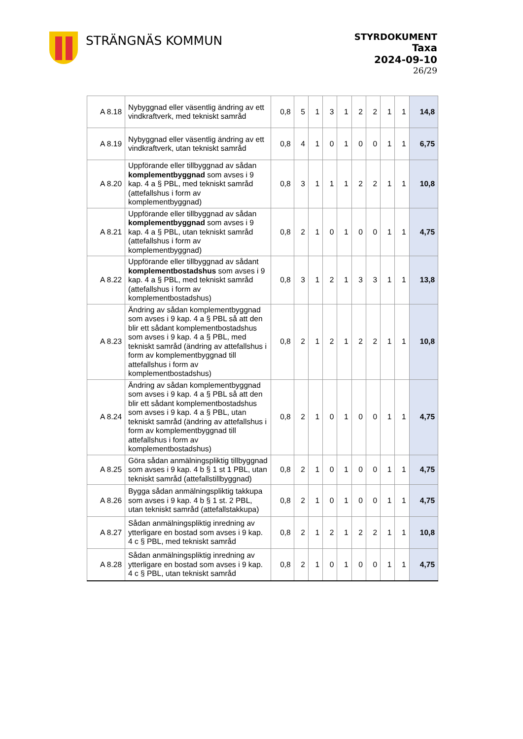STRÄNGNÄS KOMMUN
STYRDOKUMENT
Taxa
2024-09-10
26/29
| A 8.18 | Nybyggnad eller väsentlig ändring av ett vindkraftverk, med tekniskt samråd | 0,8 | 5 | 1 | 3 | 1 | 2 | 2 | 1 | 1 | 14,8 |
| A 8.19 | Nybyggnad eller väsentlig ändring av ett vindkraftverk, utan tekniskt samråd | 0,8 | 4 | 1 | 0 | 1 | 0 | 0 | 1 | 1 | 6,75 |
| A 8.20 | Uppförande eller tillbyggnad av sådan komplementbyggnad som avses i 9 kap. 4 a § PBL, med tekniskt samråd (attefallshus i form av komplementbyggnad) | 0,8 | 3 | 1 | 1 | 1 | 2 | 2 | 1 | 1 | 10,8 |
| A 8.21 | Uppförande eller tillbyggnad av sådan komplementbyggnad som avses i 9 kap. 4 a § PBL, utan tekniskt samråd (attefallshus i form av komplementbyggnad) | 0,8 | 2 | 1 | 0 | 1 | 0 | 0 | 1 | 1 | 4,75 |
| A 8.22 | Uppförande eller tillbyggnad av sådant komplementbostadshus som avses i 9 kap. 4 a § PBL, med tekniskt samråd (attefallshus i form av komplementbostadshus) | 0,8 | 3 | 1 | 2 | 1 | 3 | 3 | 1 | 1 | 13,8 |
| A 8.23 | Ändring av sådan komplementbyggnad som avses i 9 kap. 4 a § PBL så att den blir ett sådant komplementbostadshus som avses i 9 kap. 4 a § PBL, med tekniskt samråd (ändring av attefallshus i form av komplementbyggnad till attefallshus i form av komplementbostadshus) | 0,8 | 2 | 1 | 2 | 1 | 2 | 2 | 1 | 1 | 10,8 |
| A 8.24 | Ändring av sådan komplementbyggnad som avses i 9 kap. 4 a § PBL så att den blir ett sådant komplementbostadshus som avses i 9 kap. 4 a § PBL, utan tekniskt samråd (ändring av attefallshus i form av komplementbyggnad till attefallshus i form av komplementbostadshus) | 0,8 | 2 | 1 | 0 | 1 | 0 | 0 | 1 | 1 | 4,75 |
| A 8.25 | Göra sådan anmälningspliktig tillbyggnad som avses i 9 kap. 4 b § 1 st 1 PBL, utan tekniskt samråd (attefallstillbyggnad) | 0,8 | 2 | 1 | 0 | 1 | 0 | 0 | 1 | 1 | 4,75 |
| A 8.26 | Bygga sådan anmälningspliktig takkupa som avses i 9 kap. 4 b § 1 st. 2 PBL, utan tekniskt samråd (attefallstakkupa) | 0,8 | 2 | 1 | 0 | 1 | 0 | 0 | 1 | 1 | 4,75 |
| A 8.27 | Sådan anmälningspliktig inredning av ytterligare en bostad som avses i 9 kap. 4 c § PBL, med tekniskt samråd | 0,8 | 2 | 1 | 2 | 1 | 2 | 2 | 1 | 1 | 10,8 |
| A 8.28 | Sådan anmälningspliktig inredning av ytterligare en bostad som avses i 9 kap. 4 c § PBL, utan tekniskt samråd | 0,8 | 2 | 1 | 0 | 1 | 0 | 0 | 1 | 1 | 4,75 |